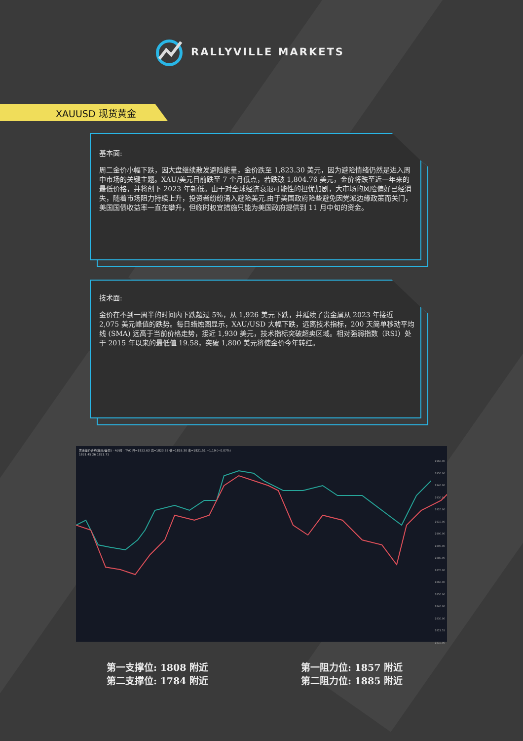RALLYVILLE MARKETS
XAUUSD 现货黄金
基本面:
周二金价小幅下跌，因大盘继续散发避险能量，金价跌至 1,823.30 美元，因为避险情绪仍然是进入周中市场的关键主题。XAU/美元目前跌至 7 个月低点，若跌破 1,804.76 美元，金价将跌至近一年来的最低价格，并将创下 2023 年新低。由于对全球经济衰退可能性的担忧加剧，大市场的风险偏好已经消失，随着市场阻力持续上升，投资者纷纷涌入避险美元.由于美国政府险些避免因党派边缘政策而关门，美国国债收益率一直在攀升，但临时权宜措施只能为美国政府提供到 11 月中旬的资金。
技术面:
金价在不到一周半的时间内下跌超过 5%，从 1,926 美元下跌，并延续了贵金属从 2023 年接近 2,075 美元峰值的跌势。每日蜡烛图显示，XAU/USD 大幅下跌，远离技术指标，200 天简单移动平均线 (SMA) 远高于当前价格走势，接近 1,930 美元，技术指标突破超卖区域。相对强弱指数（RSI）处于 2015 年以来的最低值 19.58，突破 1,800 美元将使金价今年转红。
黄金差价合约(美元/盎司) · 4小时 · TVC 开=1822.63 高=1823.82 低=1819.30 收=1821.51 −1.19 (−0.07%)
1821.45 26 1821.71
1960.00
1950.00
1940.00
1930.00
1920.00
1910.00
1900.00
1890.00
1880.00
1870.00
1860.00
1850.00
1840.00
1830.00
1821.51
1810.00
第一支撑位: 1808 附近
第二支撑位: 1784 附近
第一阻力位: 1857 附近
第二阻力位: 1885 附近